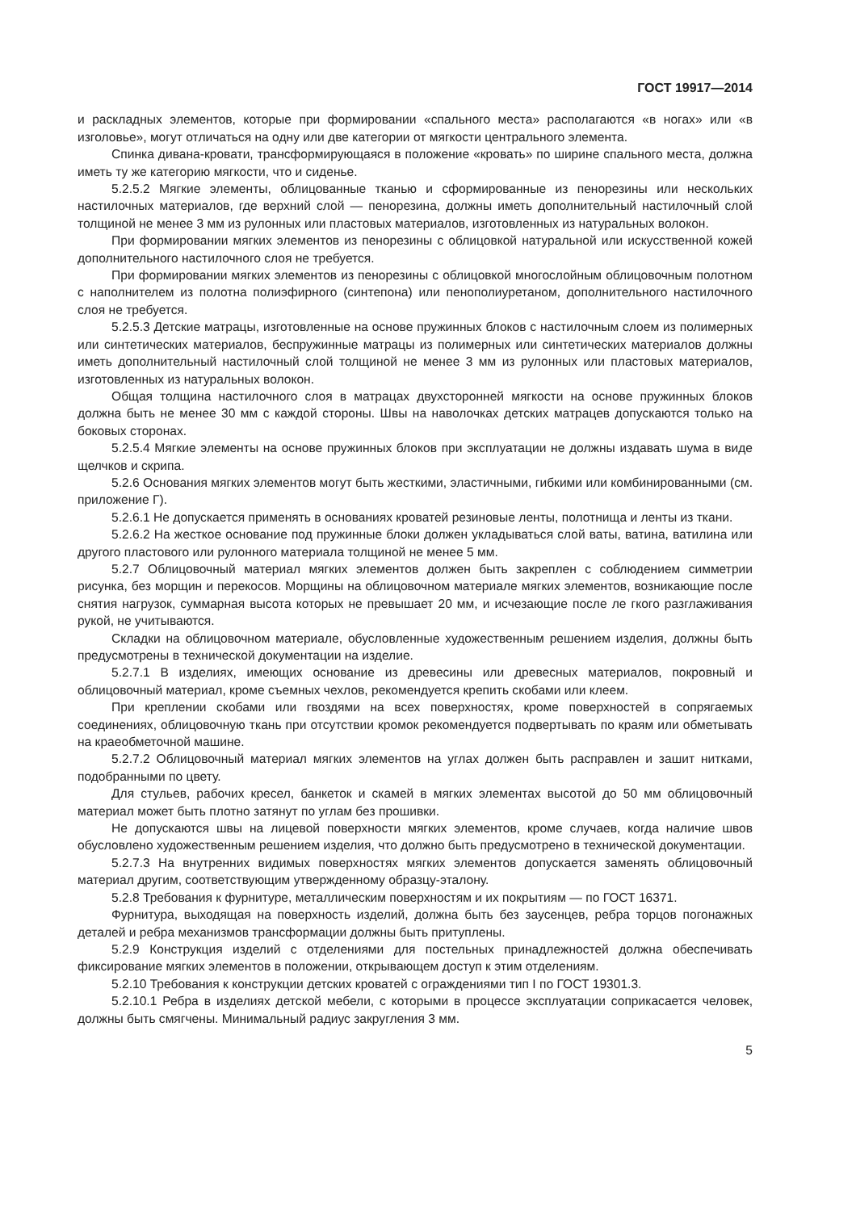ГОСТ 19917—2014
и раскладных элементов, которые при формировании «спального места» располагаются «в ногах» или «в изголовье», могут отличаться на одну или две категории от мягкости центрального элемента.
Спинка дивана-кровати, трансформирующаяся в положение «кровать» по ширине спального места, должна иметь ту же категорию мягкости, что и сиденье.
5.2.5.2 Мягкие элементы, облицованные тканью и сформированные из пенорезины или нескольких настилочных материалов, где верхний слой — пенорезина, должны иметь дополнительный настилочный слой толщиной не менее 3 мм из рулонных или пластовых материалов, изготовленных из натуральных волокон.
При формировании мягких элементов из пенорезины с облицовкой натуральной или искусственной кожей дополнительного настилочного слоя не требуется.
При формировании мягких элементов из пенорезины с облицовкой многослойным облицовочным полотном с наполнителем из полотна полиэфирного (синтепона) или пенополиуретаном, дополнительного настилочного слоя не требуется.
5.2.5.3 Детские матрацы, изготовленные на основе пружинных блоков с настилочным слоем из полимерных или синтетических материалов, беспружинные матрацы из полимерных или синтетических материалов должны иметь дополнительный настилочный слой толщиной не менее 3 мм из рулонных или пластовых материалов, изготовленных из натуральных волокон.
Общая толщина настилочного слоя в матрацах двухсторонней мягкости на основе пружинных блоков должна быть не менее 30 мм с каждой стороны. Швы на наволочках детских матрацев допускаются только на боковых сторонах.
5.2.5.4 Мягкие элементы на основе пружинных блоков при эксплуатации не должны издавать шума в виде щелчков и скрипа.
5.2.6 Основания мягких элементов могут быть жесткими, эластичными, гибкими или комбинированными (см. приложение Г).
5.2.6.1 Не допускается применять в основаниях кроватей резиновые ленты, полотнища и ленты из ткани.
5.2.6.2 На жесткое основание под пружинные блоки должен укладываться слой ваты, ватина, ватилина или другого пластового или рулонного материала толщиной не менее 5 мм.
5.2.7 Облицовочный материал мягких элементов должен быть закреплен с соблюдением симметрии рисунка, без морщин и перекосов. Морщины на облицовочном материале мягких элементов, возникающие после снятия нагрузок, суммарная высота которых не превышает 20 мм, и исчезающие после ле гкого разглаживания рукой, не учитываются.
Складки на облицовочном материале, обусловленные художественным решением изделия, должны быть предусмотрены в технической документации на изделие.
5.2.7.1 В изделиях, имеющих основание из древесины или древесных материалов, покровный и облицовочный материал, кроме съемных чехлов, рекомендуется крепить скобами или клеем.
При креплении скобами или гвоздями на всех поверхностях, кроме поверхностей в сопрягаемых соединениях, облицовочную ткань при отсутствии кромок рекомендуется подвертывать по краям или обметывать на краеобметочной машине.
5.2.7.2 Облицовочный материал мягких элементов на углах должен быть расправлен и зашит нитками, подобранными по цвету.
Для стульев, рабочих кресел, банкеток и скамей в мягких элементах высотой до 50 мм облицовочный материал может быть плотно затянут по углам без прошивки.
Не допускаются швы на лицевой поверхности мягких элементов, кроме случаев, когда наличие швов обусловлено художественным решением изделия, что должно быть предусмотрено в технической документации.
5.2.7.3 На внутренних видимых поверхностях мягких элементов допускается заменять облицовочный материал другим, соответствующим утвержденному образцу-эталону.
5.2.8 Требования к фурнитуре, металлическим поверхностям и их покрытиям — по ГОСТ 16371.
Фурнитура, выходящая на поверхность изделий, должна быть без заусенцев, ребра торцов погонажных деталей и ребра механизмов трансформации должны быть притуплены.
5.2.9 Конструкция изделий с отделениями для постельных принадлежностей должна обеспечивать фиксирование мягких элементов в положении, открывающем доступ к этим отделениям.
5.2.10 Требования к конструкции детских кроватей с ограждениями тип I по ГОСТ 19301.3.
5.2.10.1 Ребра в изделиях детской мебели, с которыми в процессе эксплуатации соприкасается человек, должны быть смягчены. Минимальный радиус закругления 3 мм.
5